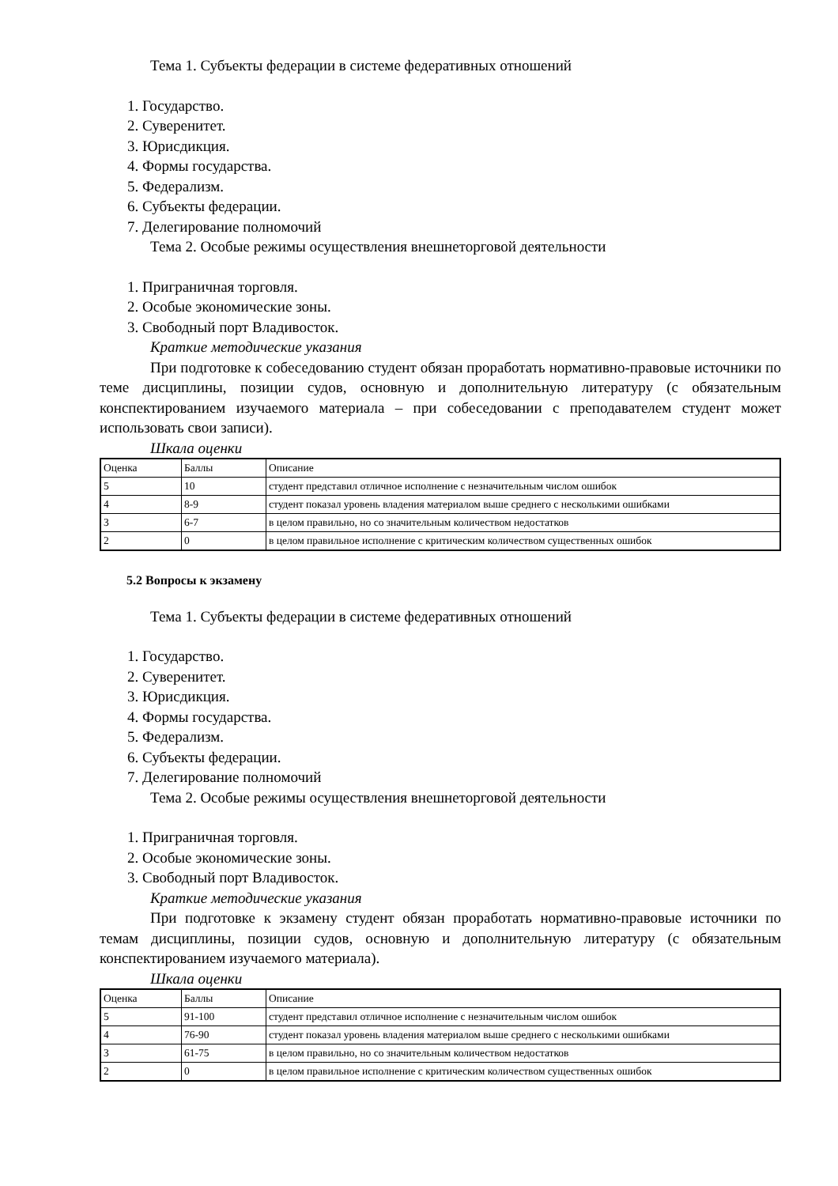Тема 1. Субъекты федерации в системе федеративных отношений
1. Государство.
2. Суверенитет.
3. Юрисдикция.
4. Формы государства.
5. Федерализм.
6. Субъекты федерации.
7. Делегирование полномочий
Тема 2. Особые режимы осуществления внешнеторговой деятельности
1. Приграничная торговля.
2. Особые экономические зоны.
3. Свободный порт Владивосток.
Краткие методические указания
При подготовке к собеседованию студент обязан проработать нормативно-правовые источники по теме дисциплины, позиции судов, основную и дополнительную литературу (с обязательным конспектированием изучаемого материала – при собеседовании с преподавателем студент может использовать свои записи).
Шкала оценки
| Оценка | Баллы | Описание |
| 5 | 10 | студент представил отличное исполнение с незначительным числом ошибок |
| 4 | 8-9 | студент показал уровень владения материалом выше среднего с несколькими ошибками |
| 3 | 6-7 | в целом правильно, но со значительным количеством недостатков |
| 2 | 0 | в целом правильное исполнение с критическим количеством существенных ошибок |
5.2 Вопросы к экзамену
Тема 1. Субъекты федерации в системе федеративных отношений
1. Государство.
2. Суверенитет.
3. Юрисдикция.
4. Формы государства.
5. Федерализм.
6. Субъекты федерации.
7. Делегирование полномочий
Тема 2. Особые режимы осуществления внешнеторговой деятельности
1. Приграничная торговля.
2. Особые экономические зоны.
3. Свободный порт Владивосток.
Краткие методические указания
При подготовке к экзамену студент обязан проработать нормативно-правовые источники по темам дисциплины, позиции судов, основную и дополнительную литературу (с обязательным конспектированием изучаемого материала).
Шкала оценки
| Оценка | Баллы | Описание |
| 5 | 91-100 | студент представил отличное исполнение с незначительным числом ошибок |
| 4 | 76-90 | студент показал уровень владения материалом выше среднего с несколькими ошибками |
| 3 | 61-75 | в целом правильно, но со значительным количеством недостатков |
| 2 | 0 | в целом правильное исполнение с критическим количеством существенных ошибок |